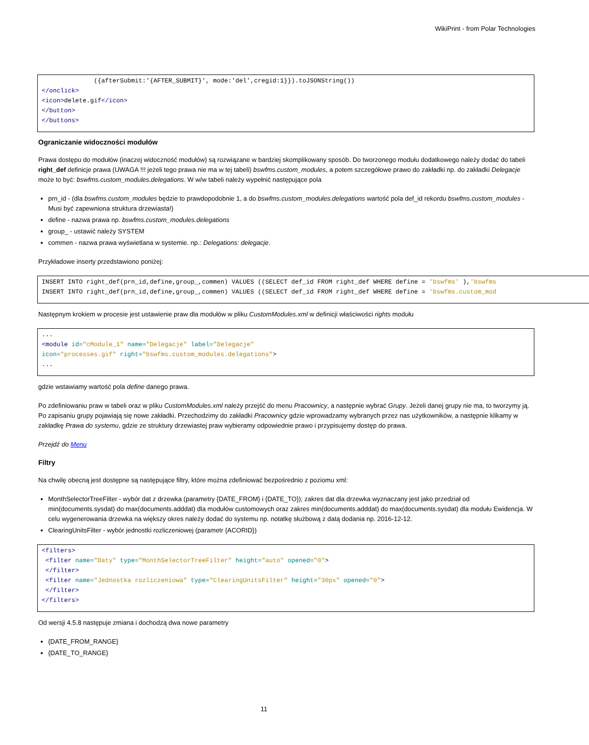WikiPrint - from Polar Technologies
              ({afterSubmit:'{AFTER_SUBMIT}', mode:'del',cregid:1}}).toJSONString())
</onclick>
<icon>delete.gif</icon>
</button>
</buttons>
Ograniczanie widoczności modułów
Prawa dostępu do modułów (inaczej widoczność modułów) są rozwiązane w bardziej skomplikowany sposób. Do tworzonego modułu dodatkowego należy dodać do tabeli right_def definicje prawa (UWAGA !!! jeżeli tego prawa nie ma w tej tabeli) bswfms.custom_modules, a potem szczegółowe prawo do zakładki np. do zakładki Delegacje może to być: bswfms.custom_modules.delegations. W w/w tabeli należy wypełnić następujące pola
prn_id - (dla bswfms.custom_modules będzie to prawdopodobnie 1, a do bswfms.custom_modules.delegations wartość pola def_id rekordu bswfms.custom_modules - Musi być zapewniona struktura drzewiasta!)
define - nazwa prawa np. bswfms.custom_modules.delegations
group_ - ustawić należy SYSTEM
commen - nazwa prawa wyświetlana w systemie. np.: Delegations: delegacje.
Przykładowe inserty przedstawiono poniżej:
INSERT INTO right_def(prn_id,define,group_,commen) VALUES ((SELECT def_id FROM right_def WHERE define = 'bswfms' ),'bswfms
INSERT INTO right_def(prn_id,define,group_,commen) VALUES ((SELECT def_id FROM right_def WHERE define = 'bswfms.custom_mod
Następnym krokiem w procesie jest ustawienie praw dla modułów w pliku CustomModules.xml w definicji właściwości rights modułu
...
<module id="cModule_1" name="Delegacje" label="Delegacje"
icon="processes.gif" right="bswfms.custom_modules.delegations">
...
gdzie wstawiamy wartość pola define danego prawa.
Po zdefiniowaniu praw w tabeli oraz w pliku CustomModules.xml należy przejść do menu Pracownicy, a następnie wybrać Grupy. Jeżeli danej grupy nie ma, to tworzymy ją. Po zapisaniu grupy pojawiają się nowe zakładki. Przechodzimy do zakładki Pracownicy gdzie wprowadzamy wybranych przez nas użytkowników, a następnie klikamy w zakładkę Prawa do systemu, gdzie ze struktury drzewiastej praw wybieramy odpowiednie prawo i przypisujemy dostęp do prawa.
Przejdź do Menu
Filtry
Na chwilę obecną jest dostępne są następujące filtry, które można zdefiniować bezpośrednio z poziomu xml:
MonthSelectorTreeFilter - wybór dat z drzewka (parametry {DATE_FROM} i {DATE_TO}); zakres dat dla drzewka wyznaczany jest jako przedział od min(documents.sysdat) do max(documents.adddat) dla modułów customowych oraz zakres min(documents.adddat) do max(documents.sysdat) dla modułu Ewidencja. W celu wygenerowania drzewka na większy okres należy dodać do systemu np. notatkę służbową z datą dodania np. 2016-12-12.
ClearingUnitsFilter - wybór jednostki rozliczeniowej (parametr {ACORID})
<filters>
 <filter name="Daty" type="MonthSelectorTreeFilter" height="auto" opened="0">
 </filter>
 <filter name="Jednostka rozliczeniowa" type="ClearingUnitsFilter" height="30px" opened="0">
 </filter>
</filters>
Od wersji 4.5.8 następuje zmiana i dochodzą dwa nowe parametry
{DATE_FROM_RANGE}
{DATE_TO_RANGE}
11